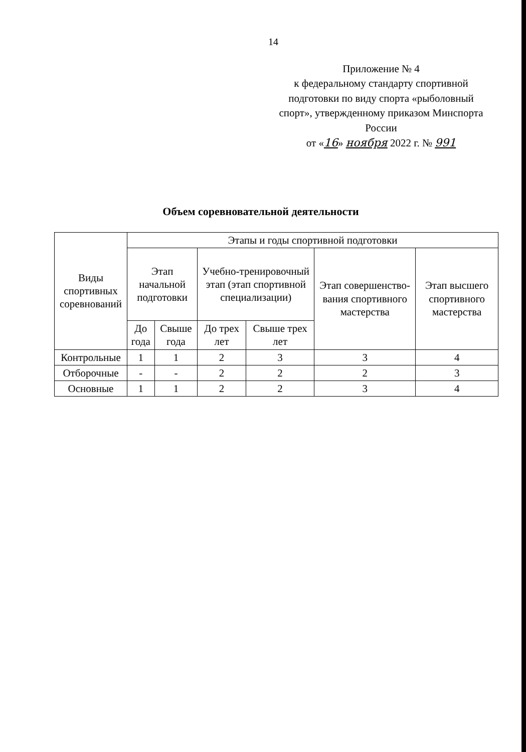14
Приложение № 4
к федеральному стандарту спортивной подготовки по виду спорта «рыболовный спорт», утвержденному приказом Минспорта России
от «16» ноября 2022 г. № 991
Объем соревновательной деятельности
| Виды спортивных соревнований | Этапы и годы спортивной подготовки | | | | | |
| --- | --- | --- | --- | --- | --- | --- |
| | Этап начальной подготовки | | Учебно-тренировочный этап (этап спортивной специализации) | | Этап совершенство-вания спортивного мастерства | Этап высшего спортивного мастерства |
| | До года | Свыше года | До трех лет | Свыше трех лет | | |
| Контрольные | 1 | 1 | 2 | 3 | 3 | 4 |
| Отборочные | - | - | 2 | 2 | 2 | 3 |
| Основные | 1 | 1 | 2 | 2 | 3 | 4 |